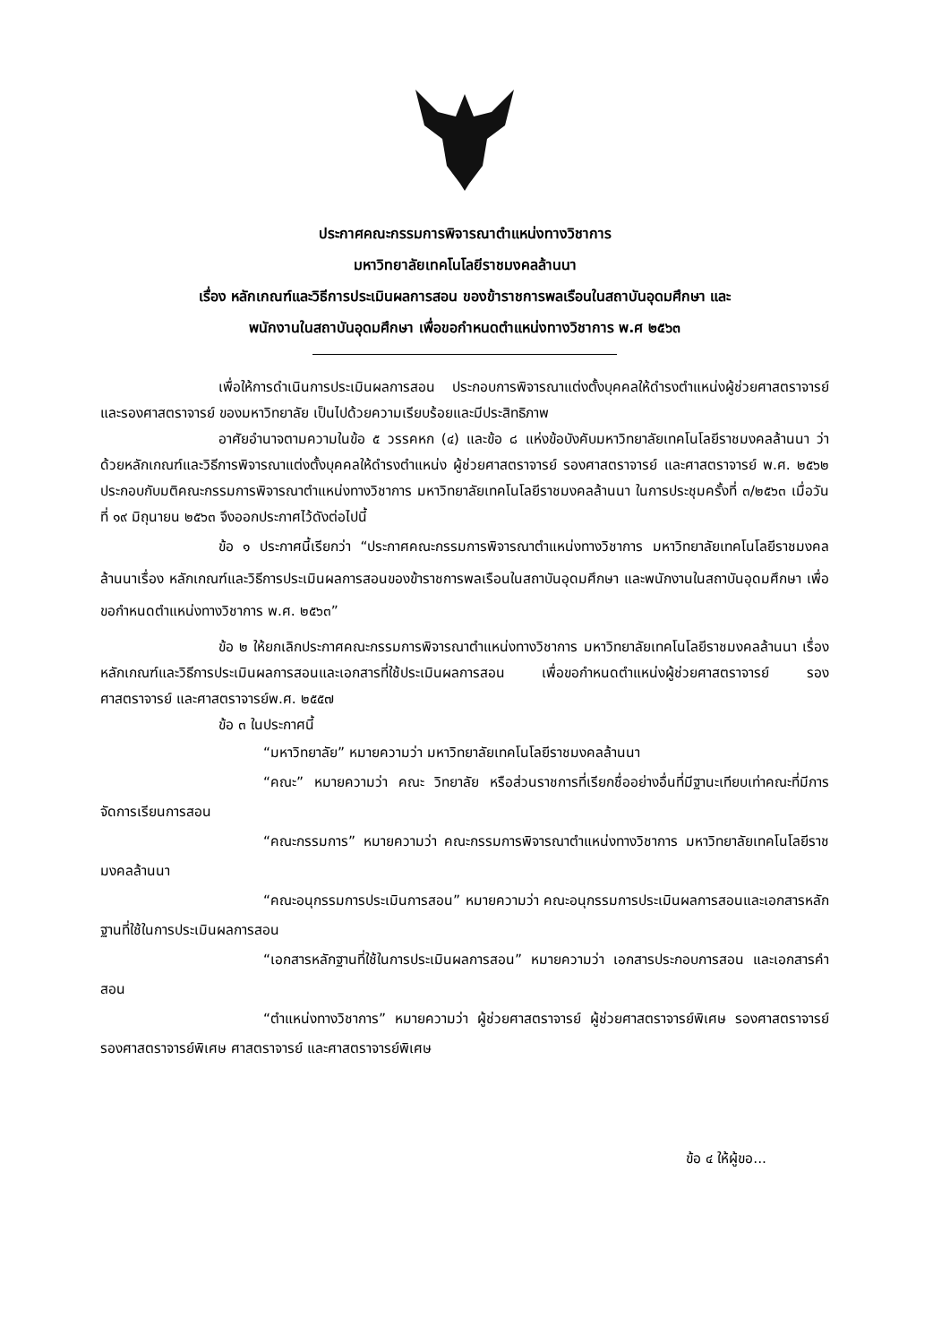ประกาศคณะกรรมการพิจารณาตำแหน่งทางวิชาการ
มหาวิทยาลัยเทคโนโลยีราชมงคลล้านนา
เรื่อง หลักเกณฑ์และวิธีการประเมินผลการสอน ของข้าราชการพลเรือนในสถาบันอุดมศึกษา และ
พนักงานในสถาบันอุดมศึกษา เพื่อขอกำหนดตำแหน่งทางวิชาการ พ.ศ ๒๕๖๓
เพื่อให้การดำเนินการประเมินผลการสอน ประกอบการพิจารณาแต่งตั้งบุคคลให้ดำรงตำแหน่งผู้ช่วยศาสตราจารย์ และรองศาสตราจารย์ ของมหาวิทยาลัย เป็นไปด้วยความเรียบร้อยและมีประสิทธิภาพ
อาศัยอำนาจตามความในข้อ ๕ วรรคหก (๔) และข้อ ๘ แห่งข้อบังคับมหาวิทยาลัยเทคโนโลยีราชมงคลล้านนา ว่าด้วยหลักเกณฑ์และวิธีการพิจารณาแต่งตั้งบุคคลให้ดำรงตำแหน่ง ผู้ช่วยศาสตราจารย์ รองศาสตราจารย์ และศาสตราจารย์ พ.ศ. ๒๕๖๒ ประกอบกับมติคณะกรรมการพิจารณาตำแหน่งทางวิชาการ มหาวิทยาลัยเทคโนโลยีราชมงคลล้านนา ในการประชุมครั้งที่ ๓/๒๕๖๓ เมื่อวันที่ ๑๙ มิถุนายน ๒๕๖๓ จึงออกประกาศไว้ดังต่อไปนี้
ข้อ ๑ ประกาศนี้เรียกว่า “ประกาศคณะกรรมการพิจารณาตำแหน่งทางวิชาการ มหาวิทยาลัยเทคโนโลยีราชมงคลล้านนาเรื่อง หลักเกณฑ์และวิธีการประเมินผลการสอนของข้าราชการพลเรือนในสถาบันอุดมศึกษา และพนักงานในสถาบันอุดมศึกษา เพื่อขอกำหนดตำแหน่งทางวิชาการ พ.ศ. ๒๕๖๓”
ข้อ ๒ ให้ยกเลิกประกาศคณะกรรมการพิจารณาตำแหน่งทางวิชาการ มหาวิทยาลัยเทคโนโลยีราชมงคลล้านนา เรื่อง หลักเกณฑ์และวิธีการประเมินผลการสอนและเอกสารที่ใช้ประเมินผลการสอน เพื่อขอกำหนดตำแหน่งผู้ช่วยศาสตราจารย์ รองศาสตราจารย์ และศาสตราจารย์พ.ศ. ๒๕๕๗
ข้อ ๓ ในประกาศนี้
“มหาวิทยาลัย” หมายความว่า มหาวิทยาลัยเทคโนโลยีราชมงคลล้านนา
“คณะ” หมายความว่า คณะ วิทยาลัย หรือส่วนราชการที่เรียกชื่ออย่างอื่นที่มีฐานะเทียบเท่าคณะที่มีการจัดการเรียนการสอน
“คณะกรรมการ” หมายความว่า คณะกรรมการพิจารณาตำแหน่งทางวิชาการ มหาวิทยาลัยเทคโนโลยีราชมงคลล้านนา
“คณะอนุกรรมการประเมินการสอน” หมายความว่า คณะอนุกรรมการประเมินผลการสอนและเอกสารหลักฐานที่ใช้ในการประเมินผลการสอน
“เอกสารหลักฐานที่ใช้ในการประเมินผลการสอน” หมายความว่า เอกสารประกอบการสอน และเอกสารคำสอน
“ตำแหน่งทางวิชาการ” หมายความว่า ผู้ช่วยศาสตราจารย์ ผู้ช่วยศาสตราจารย์พิเศษ รองศาสตราจารย์ รองศาสตราจารย์พิเศษ ศาสตราจารย์ และศาสตราจารย์พิเศษ
ข้อ ๔ ให้ผู้ขอ...